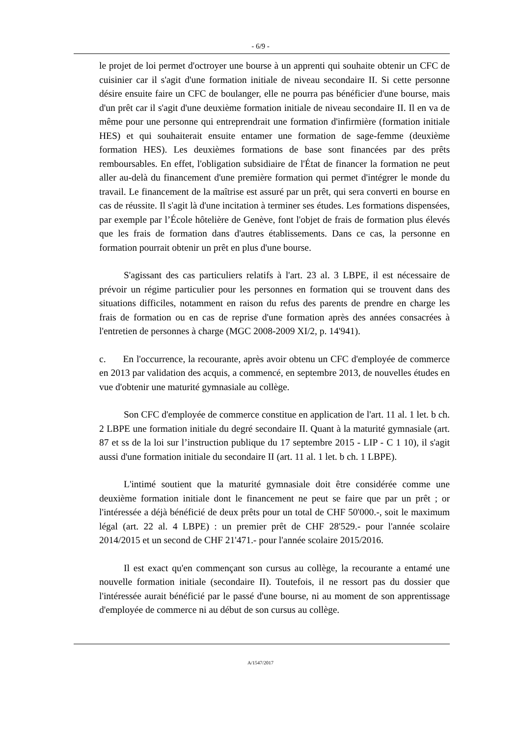- 6/9 -
le projet de loi permet d'octroyer une bourse à un apprenti qui souhaite obtenir un CFC de cuisinier car il s'agit d'une formation initiale de niveau secondaire II. Si cette personne désire ensuite faire un CFC de boulanger, elle ne pourra pas bénéficier d'une bourse, mais d'un prêt car il s'agit d'une deuxième formation initiale de niveau secondaire II. Il en va de même pour une personne qui entreprendrait une formation d'infirmière (formation initiale HES) et qui souhaiterait ensuite entamer une formation de sage-femme (deuxième formation HES). Les deuxièmes formations de base sont financées par des prêts remboursables. En effet, l'obligation subsidiaire de l'État de financer la formation ne peut aller au-delà du financement d'une première formation qui permet d'intégrer le monde du travail. Le financement de la maîtrise est assuré par un prêt, qui sera converti en bourse en cas de réussite. Il s'agit là d'une incitation à terminer ses études. Les formations dispensées, par exemple par l’École hôtelière de Genève, font l'objet de frais de formation plus élevés que les frais de formation dans d'autres établissements. Dans ce cas, la personne en formation pourrait obtenir un prêt en plus d'une bourse.
S'agissant des cas particuliers relatifs à l'art. 23 al. 3 LBPE, il est nécessaire de prévoir un régime particulier pour les personnes en formation qui se trouvent dans des situations difficiles, notamment en raison du refus des parents de prendre en charge les frais de formation ou en cas de reprise d'une formation après des années consacrées à l'entretien de personnes à charge (MGC 2008-2009 XI/2, p. 14'941).
c. En l'occurrence, la recourante, après avoir obtenu un CFC d'employée de commerce en 2013 par validation des acquis, a commencé, en septembre 2013, de nouvelles études en vue d'obtenir une maturité gymnasiale au collège.
Son CFC d'employée de commerce constitue en application de l'art. 11 al. 1 let. b ch. 2 LBPE une formation initiale du degré secondaire II. Quant à la maturité gymnasiale (art. 87 et ss de la loi sur l’instruction publique du 17 septembre 2015 - LIP - C 1 10), il s'agit aussi d'une formation initiale du secondaire II (art. 11 al. 1 let. b ch. 1 LBPE).
L'intimé soutient que la maturité gymnasiale doit être considérée comme une deuxième formation initiale dont le financement ne peut se faire que par un prêt ; or l'intéressée a déjà bénéficié de deux prêts pour un total de CHF 50'000.-, soit le maximum légal (art. 22 al. 4 LBPE) : un premier prêt de CHF 28'529.- pour l'année scolaire 2014/2015 et un second de CHF 21'471.- pour l'année scolaire 2015/2016.
Il est exact qu'en commençant son cursus au collège, la recourante a entamé une nouvelle formation initiale (secondaire II). Toutefois, il ne ressort pas du dossier que l'intéressée aurait bénéficié par le passé d'une bourse, ni au moment de son apprentissage d'employée de commerce ni au début de son cursus au collège.
A/1547/2017